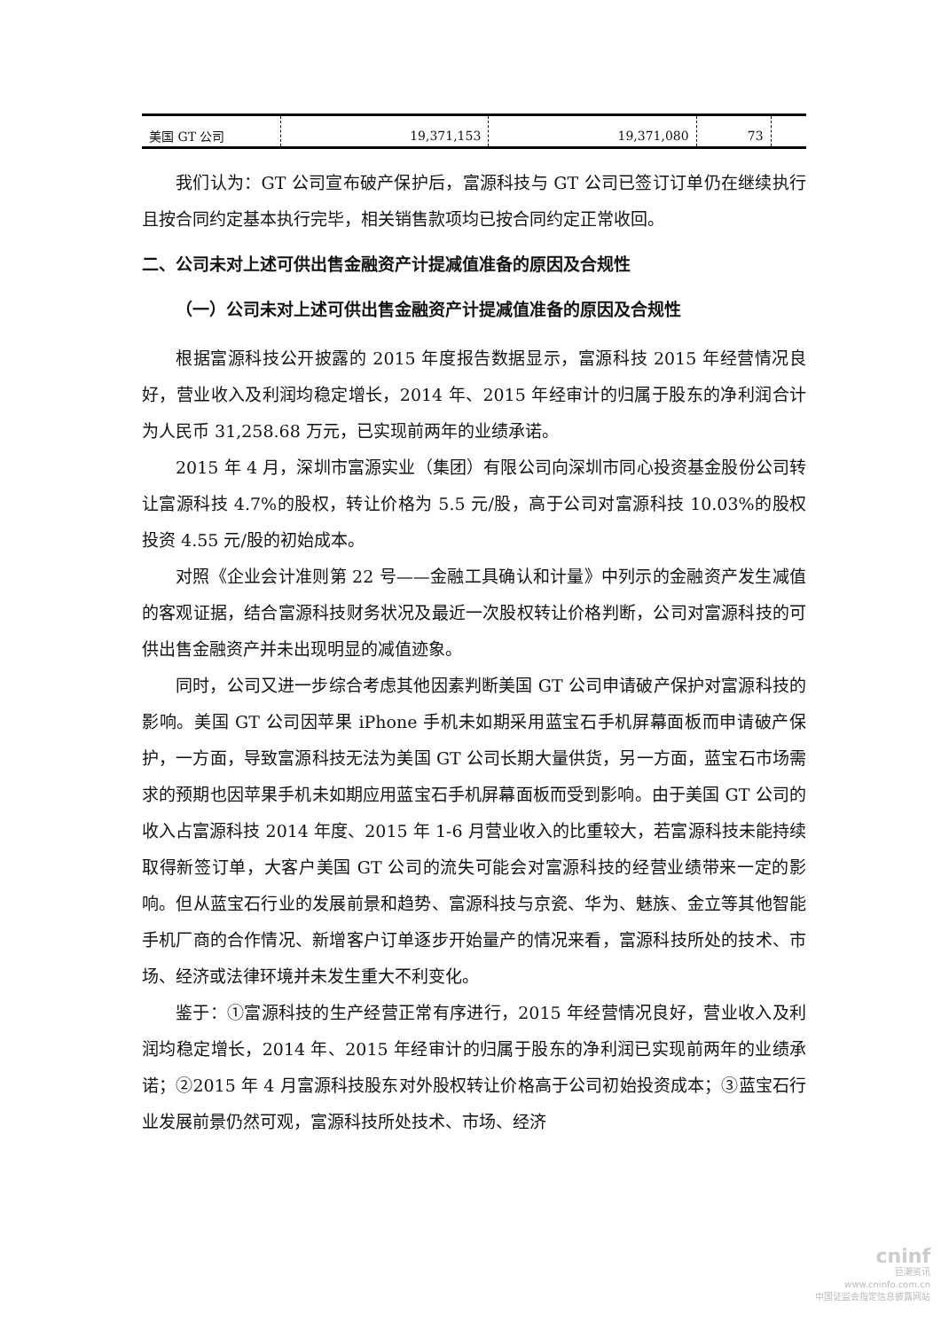| 美国 GT 公司 | 19,371,153 | 19,371,080 | 73 | |
我们认为：GT 公司宣布破产保护后，富源科技与 GT 公司已签订订单仍在继续执行且按合同约定基本执行完毕，相关销售款项均已按合同约定正常收回。
二、公司未对上述可供出售金融资产计提减值准备的原因及合规性
（一）公司未对上述可供出售金融资产计提减值准备的原因及合规性
根据富源科技公开披露的 2015 年度报告数据显示，富源科技 2015 年经营情况良好，营业收入及利润均稳定增长，2014 年、2015 年经审计的归属于股东的净利润合计为人民币 31,258.68 万元，已实现前两年的业绩承诺。
2015 年 4 月，深圳市富源实业（集团）有限公司向深圳市同心投资基金股份公司转让富源科技 4.7%的股权，转让价格为 5.5 元/股，高于公司对富源科技 10.03%的股权投资 4.55 元/股的初始成本。
对照《企业会计准则第 22 号——金融工具确认和计量》中列示的金融资产发生减值的客观证据，结合富源科技财务状况及最近一次股权转让价格判断，公司对富源科技的可供出售金融资产并未出现明显的减值迹象。
同时，公司又进一步综合考虑其他因素判断美国 GT 公司申请破产保护对富源科技的影响。美国 GT 公司因苹果 iPhone 手机未如期采用蓝宝石手机屏幕面板而申请破产保护，一方面，导致富源科技无法为美国 GT 公司长期大量供货，另一方面，蓝宝石市场需求的预期也因苹果手机未如期应用蓝宝石手机屏幕面板而受到影响。由于美国 GT 公司的收入占富源科技 2014 年度、2015 年 1-6 月营业收入的比重较大，若富源科技未能持续取得新签订单，大客户美国 GT 公司的流失可能会对富源科技的经营业绩带来一定的影响。但从蓝宝石行业的发展前景和趋势、富源科技与京瓷、华为、魅族、金立等其他智能手机厂商的合作情况、新增客户订单逐步开始量产的情况来看，富源科技所处的技术、市场、经济或法律环境并未发生重大不利变化。
鉴于：①富源科技的生产经营正常有序进行，2015 年经营情况良好，营业收入及利润均稳定增长，2014 年、2015 年经审计的归属于股东的净利润已实现前两年的业绩承诺；②2015 年 4 月富源科技股东对外股权转让价格高于公司初始投资成本；③蓝宝石行业发展前景仍然可观，富源科技所处技术、市场、经济
cninf
巨潮资讯
www.cninfo.com.cn
中国证监会指定信息披露网站